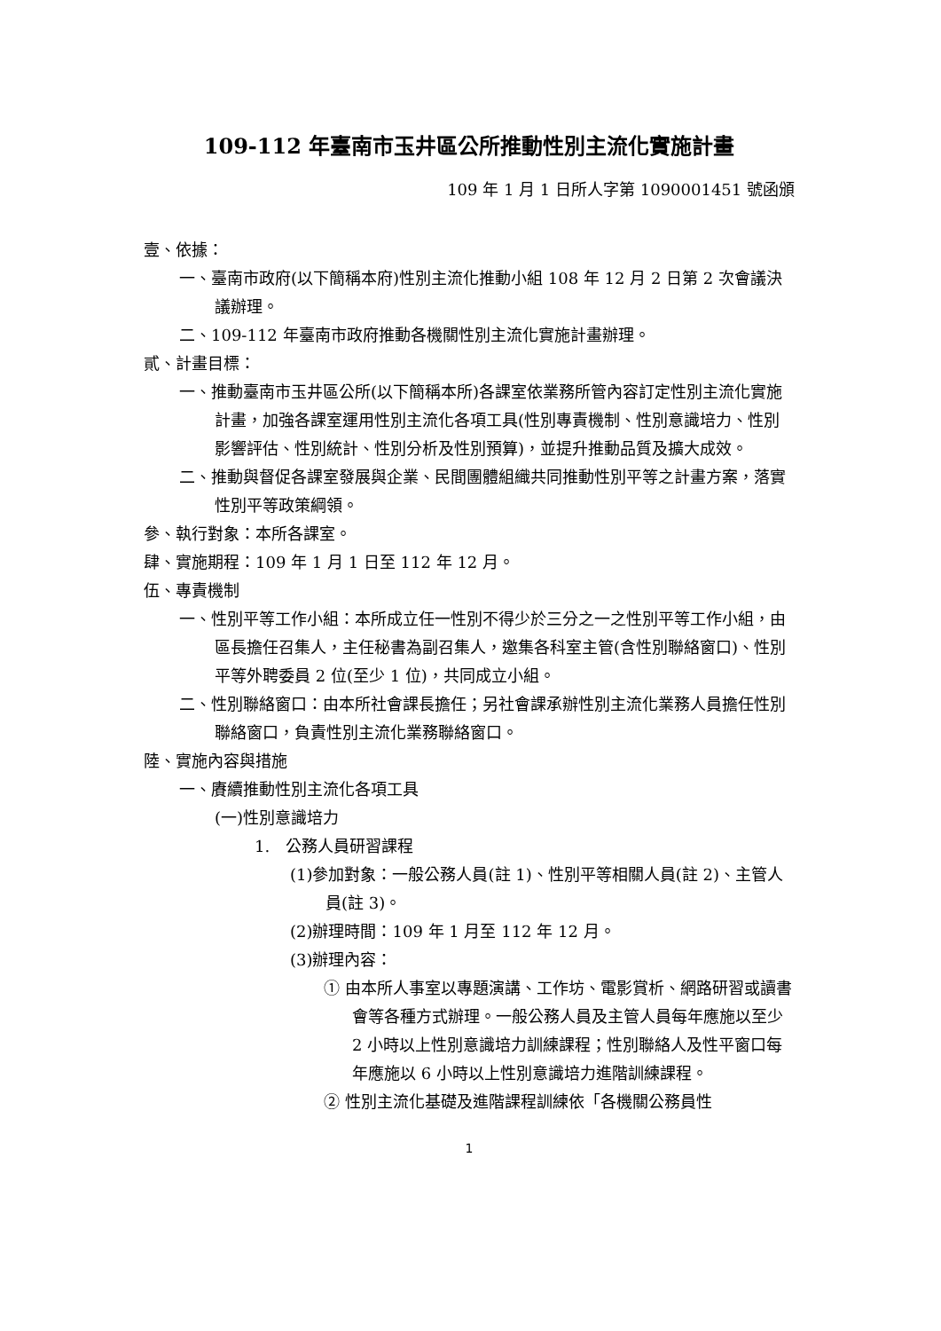109-112 年臺南市玉井區公所推動性別主流化實施計畫
109 年 1 月 1 日所人字第 1090001451 號函頒
壹、依據：
一、臺南市政府(以下簡稱本府)性別主流化推動小組 108 年 12 月 2 日第 2 次會議決議辦理。
二、109-112 年臺南市政府推動各機關性別主流化實施計畫辦理。
貳、計畫目標：
一、推動臺南市玉井區公所(以下簡稱本所)各課室依業務所管內容訂定性別主流化實施計畫，加強各課室運用性別主流化各項工具(性別專責機制、性別意識培力、性別影響評估、性別統計、性別分析及性別預算)，並提升推動品質及擴大成效。
二、推動與督促各課室發展與企業、民間團體組織共同推動性別平等之計畫方案，落實性別平等政策綱領。
參、執行對象：本所各課室。
肆、實施期程：109 年 1 月 1 日至 112 年 12 月。
伍、專責機制
一、性別平等工作小組：本所成立任一性別不得少於三分之一之性別平等工作小組，由區長擔任召集人，主任秘書為副召集人，邀集各科室主管(含性別聯絡窗口)、性別平等外聘委員 2 位(至少 1 位)，共同成立小組。
二、性別聯絡窗口：由本所社會課長擔任；另社會課承辦性別主流化業務人員擔任性別聯絡窗口，負責性別主流化業務聯絡窗口。
陸、實施內容與措施
一、賡續推動性別主流化各項工具
(一)性別意識培力
1.　公務人員研習課程
(1)參加對象：一般公務人員(註 1)、性別平等相關人員(註 2)、主管人員(註 3)。
(2)辦理時間：109 年 1 月至 112 年 12 月。
(3)辦理內容：
① 由本所人事室以專題演講、工作坊、電影賞析、網路研習或讀書會等各種方式辦理。一般公務人員及主管人員每年應施以至少 2 小時以上性別意識培力訓練課程；性別聯絡人及性平窗口每年應施以 6 小時以上性別意識培力進階訓練課程。
② 性別主流化基礎及進階課程訓練依「各機關公務員性
1